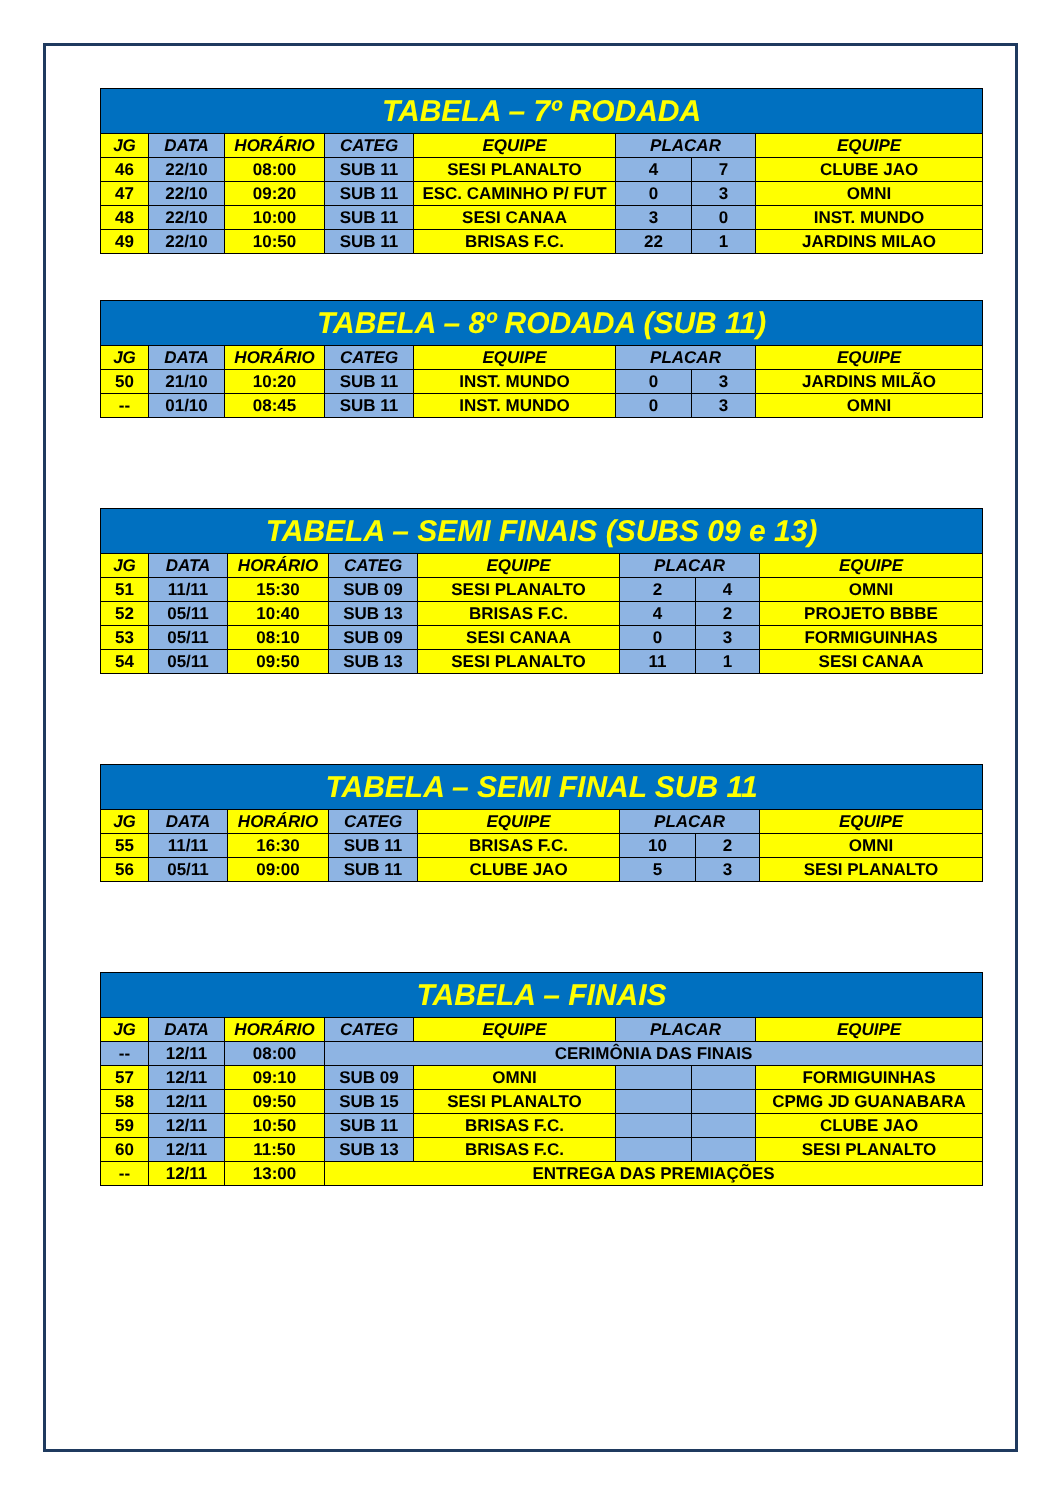| TABELA – 7º RODADA | | | | | | | |
| --- | --- | --- | --- | --- | --- | --- | --- |
| JG | DATA | HORÁRIO | CATEG | EQUIPE | PLACAR | | EQUIPE |
| 46 | 22/10 | 08:00 | SUB 11 | SESI PLANALTO | 4 | 7 | CLUBE JAO |
| 47 | 22/10 | 09:20 | SUB 11 | ESC. CAMINHO P/ FUT | 0 | 3 | OMNI |
| 48 | 22/10 | 10:00 | SUB 11 | SESI CANAA | 3 | 0 | INST. MUNDO |
| 49 | 22/10 | 10:50 | SUB 11 | BRISAS F.C. | 22 | 1 | JARDINS MILAO |
| TABELA – 8º RODADA (SUB 11) | | | | | | | |
| --- | --- | --- | --- | --- | --- | --- | --- |
| JG | DATA | HORÁRIO | CATEG | EQUIPE | PLACAR | | EQUIPE |
| 50 | 21/10 | 10:20 | SUB 11 | INST. MUNDO | 0 | 3 | JARDINS MILÃO |
| -- | 01/10 | 08:45 | SUB 11 | INST. MUNDO | 0 | 3 | OMNI |
| TABELA – SEMI FINAIS (SUBS 09 e 13) | | | | | | | |
| --- | --- | --- | --- | --- | --- | --- | --- |
| JG | DATA | HORÁRIO | CATEG | EQUIPE | PLACAR | | EQUIPE |
| 51 | 11/11 | 15:30 | SUB 09 | SESI PLANALTO | 2 | 4 | OMNI |
| 52 | 05/11 | 10:40 | SUB 13 | BRISAS F.C. | 4 | 2 | PROJETO BBBE |
| 53 | 05/11 | 08:10 | SUB 09 | SESI CANAA | 0 | 3 | FORMIGUINHAS |
| 54 | 05/11 | 09:50 | SUB 13 | SESI PLANALTO | 11 | 1 | SESI CANAA |
| TABELA – SEMI FINAL SUB 11 | | | | | | | |
| --- | --- | --- | --- | --- | --- | --- | --- |
| JG | DATA | HORÁRIO | CATEG | EQUIPE | PLACAR | | EQUIPE |
| 55 | 11/11 | 16:30 | SUB 11 | BRISAS F.C. | 10 | 2 | OMNI |
| 56 | 05/11 | 09:00 | SUB 11 | CLUBE JAO | 5 | 3 | SESI PLANALTO |
| TABELA – FINAIS | | | | | | | |
| --- | --- | --- | --- | --- | --- | --- | --- |
| JG | DATA | HORÁRIO | CATEG | EQUIPE | PLACAR | | EQUIPE |
| -- | 12/11 | 08:00 | CERIMÔNIA DAS FINAIS | | | | |
| 57 | 12/11 | 09:10 | SUB 09 | OMNI | | | FORMIGUINHAS |
| 58 | 12/11 | 09:50 | SUB 15 | SESI PLANALTO | | | CPMG JD GUANABARA |
| 59 | 12/11 | 10:50 | SUB 11 | BRISAS F.C. | | | CLUBE JAO |
| 60 | 12/11 | 11:50 | SUB 13 | BRISAS F.C. | | | SESI PLANALTO |
| -- | 12/11 | 13:00 | ENTREGA DAS PREMIAÇÕES | | | | |